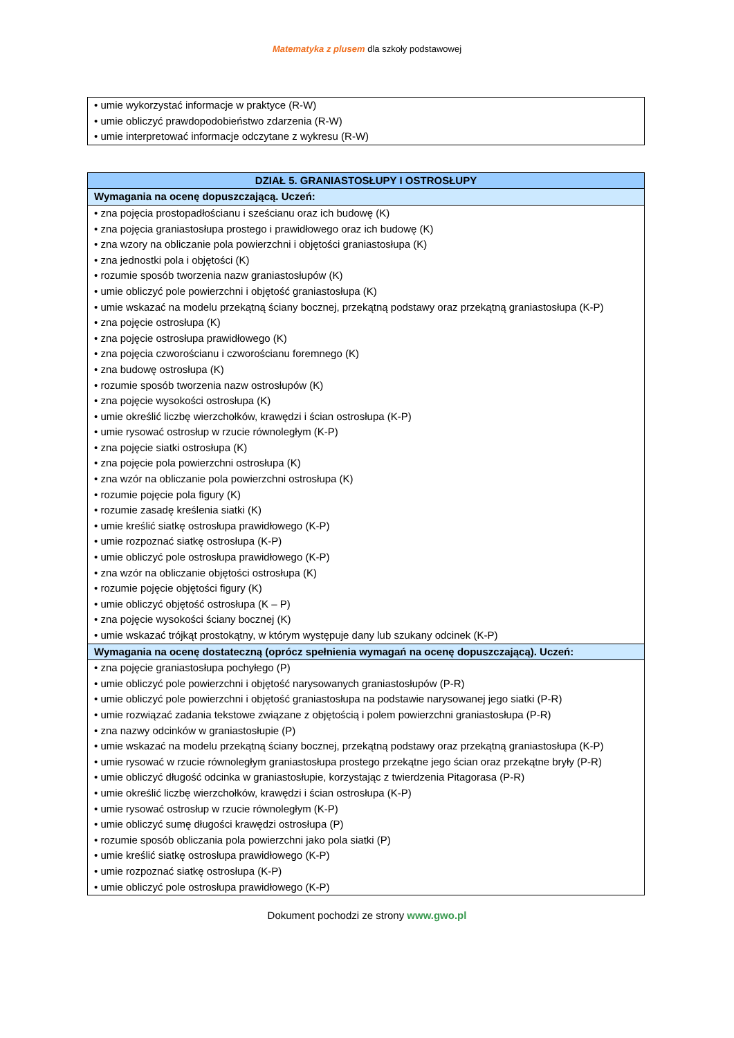Matematyka z plusem dla szkoły podstawowej
| • umie wykorzystać informacje w praktyce (R-W) • umie obliczyć prawdopodobieństwo zdarzenia (R-W) • umie interpretować informacje odczytane z wykresu (R-W) |
| DZIAŁ 5. GRANIASTOSŁUPY I OSTROSŁUPY |
| --- |
| Wymagania na ocenę dopuszczającą. Uczeń: |
| • zna pojęcia prostopadłościanu i sześcianu oraz ich budowę (K) • zna pojęcia graniastosłupa prostego i prawidłowego oraz ich budowę (K) • zna wzory na obliczanie pola powierzchni i objętości graniastosłupa (K) • zna jednostki pola i objętości (K) • rozumie sposób tworzenia nazw graniastosłupów (K) • umie obliczyć pole powierzchni i objętość graniastosłupa (K) • umie wskazać na modelu przekątną ściany bocznej, przekątną podstawy oraz przekątną graniastosłupa (K-P) • zna pojęcie ostrosłupa (K) • zna pojęcie ostrosłupa prawidłowego (K) • zna pojęcia czworościanu i czworościanu foremnego (K) • zna budowę ostrosłupa (K) • rozumie sposób tworzenia nazw ostrosłupów (K) • zna pojęcie wysokości ostrosłupa (K) • umie określić liczbę wierzchołków, krawędzi i ścian ostrosłupa (K-P) • umie rysować ostrosłup w rzucie równoległym (K-P) • zna pojęcie siatki ostrosłupa (K) • zna pojęcie pola powierzchni ostrosłupa (K) • zna wzór na obliczanie pola powierzchni ostrosłupa (K) • rozumie pojęcie pola figury (K) • rozumie zasadę kreślenia siatki (K) • umie kreślić siatkę ostrosłupa prawidłowego (K-P) • umie rozpoznać siatkę ostrosłupa (K-P) • umie obliczyć pole ostrosłupa prawidłowego (K-P) • zna wzór na obliczanie objętości ostrosłupa (K) • rozumie pojęcie objętości figury (K) • umie obliczyć objętość ostrosłupa (K – P) • zna pojęcie wysokości ściany bocznej (K) • umie wskazać trójkąt prostokątny, w którym występuje dany lub szukany odcinek (K-P) |
| Wymagania na ocenę dostateczną (oprócz spełnienia wymagań na ocenę dopuszczającą). Uczeń: |
| • zna pojęcie graniastosłupa pochyłego (P) • umie obliczyć pole powierzchni i objętość narysowanych graniastosłupów (P-R) • umie obliczyć pole powierzchni i objętość graniastosłupa na podstawie narysowanej jego siatki (P-R) • umie rozwiązać zadania tekstowe związane z objętością i polem powierzchni graniastosłupa (P-R) • zna nazwy odcinków w graniastosłupie (P) • umie wskazać na modelu przekątną ściany bocznej, przekątną podstawy oraz przekątną graniastosłupa (K-P) • umie rysować w rzucie równoległym graniastosłupa prostego przekątne jego ścian oraz przekątne bryły (P-R) • umie obliczyć długość odcinka w graniastosłupie, korzystając z twierdzenia Pitagorasa (P-R) • umie określić liczbę wierzchołków, krawędzi i ścian ostrosłupa (K-P) • umie rysować ostrosłup w rzucie równoległym (K-P) • umie obliczyć sumę długości krawędzi ostrosłupa (P) • rozumie sposób obliczania pola powierzchni jako pola siatki (P) • umie kreślić siatkę ostrosłupa prawidłowego (K-P) • umie rozpoznać siatkę ostrosłupa (K-P) • umie obliczyć pole ostrosłupa prawidłowego (K-P) |
Dokument pochodzi ze strony www.gwo.pl